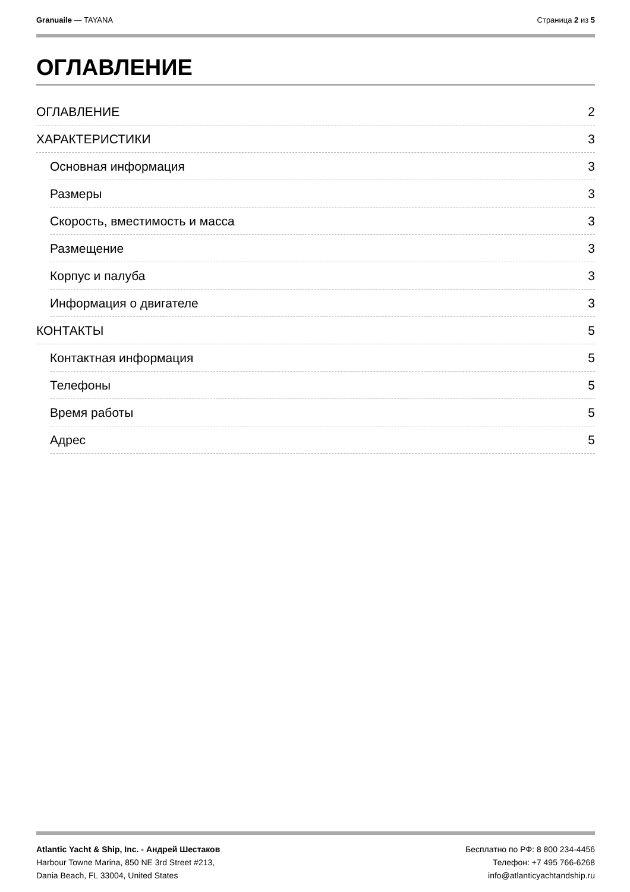Granuaile — TAYANA Страница 2 из 5
ОГЛАВЛЕНИЕ
ОГЛАВЛЕНИЕ 2
ХАРАКТЕРИСТИКИ 3
Основная информация 3
Размеры 3
Скорость, вместимость и масса 3
Размещение 3
Корпус и палуба 3
Информация о двигателе 3
КОНТАКТЫ 5
Контактная информация 5
Телефоны 5
Время работы 5
Адрес 5
Atlantic Yacht & Ship, Inc. - Андрей Шестаков
Harbour Towne Marina, 850 NE 3rd Street #213,
Dania Beach, FL 33004, United States
Бесплатно по РФ: 8 800 234-4456
Телефон: +7 495 766-6268
info@atlanticyachtandship.ru